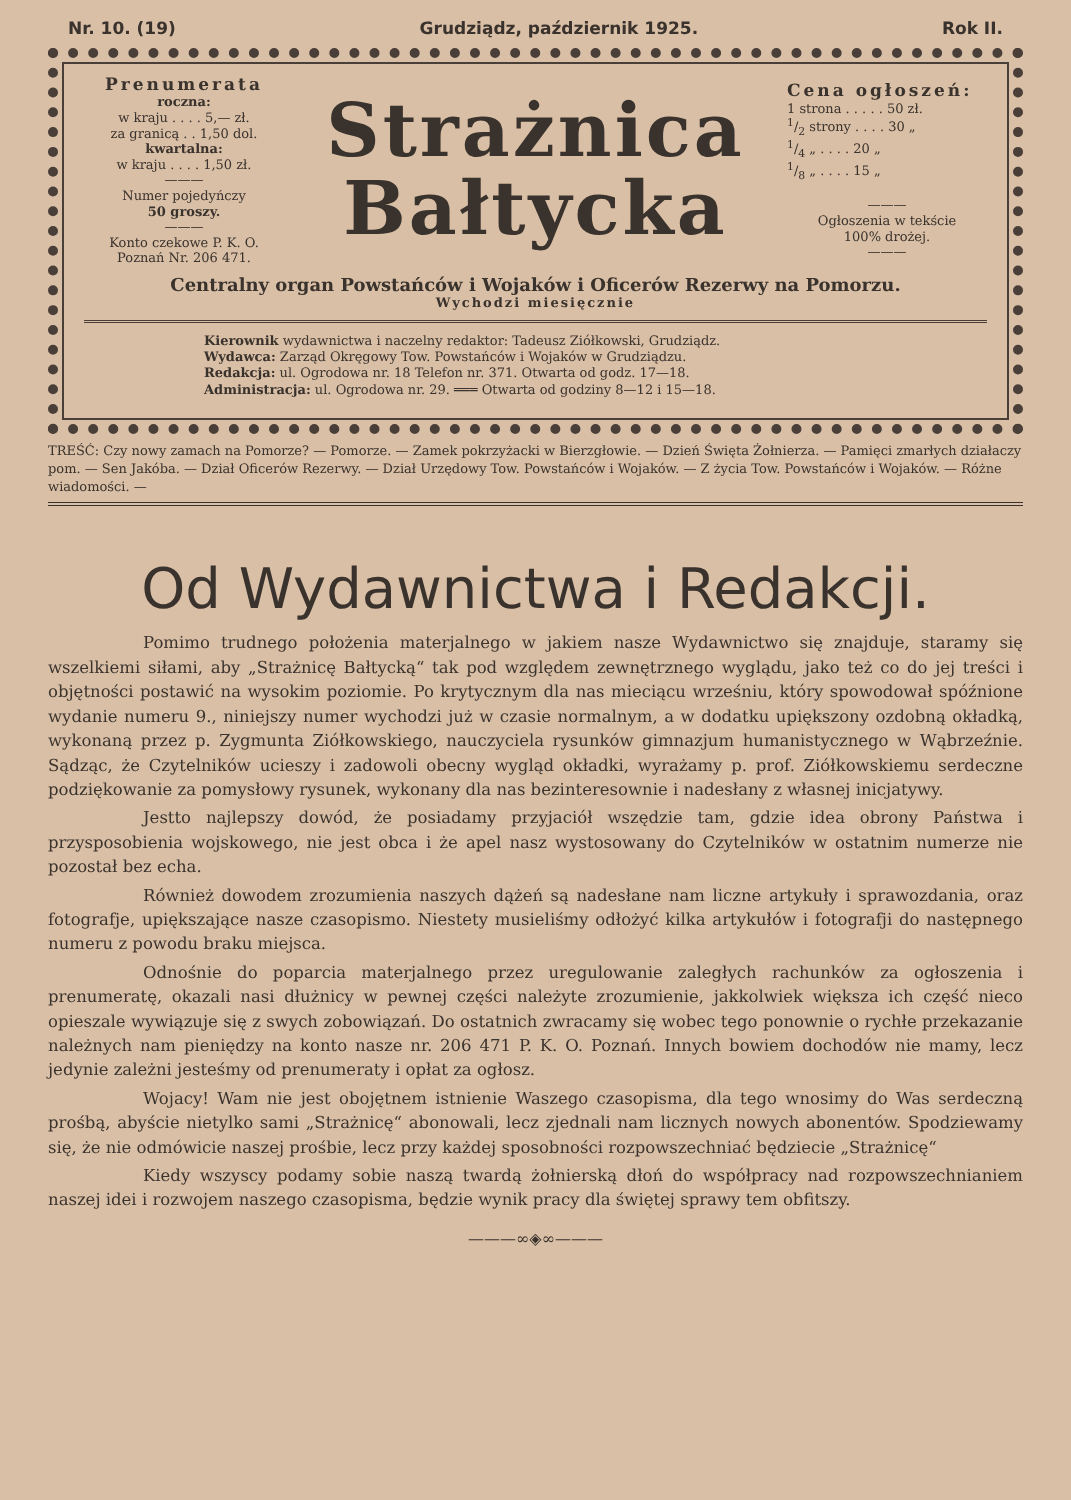Nr. 10. (19) Grudziądz, październik 1925. Rok II.
Prenumerata
roczna:
w kraju . . . . 5,— zł.
za granicą . . 1,50 dol.
kwartalna:
w kraju . . . . 1,50 zł.
———
Numer pojedyńczy
50 groszy.
———
Konto czekowe P. K. O.
Poznań Nr. 206 471.
Strażnica
Bałtycka
Cena ogłoszeń:
1 strona . . . . . 50 zł.
1/2 strony . . . . 30 „
1/4 „ . . . . 20 „
1/8 „ . . . . 15 „
———
Ogłoszenia w tekście
100% drożej.
———
Centralny organ Powstańców i Wojaków i Oficerów Rezerwy na Pomorzu.
Wychodzi miesięcznie
Kierownik wydawnictwa i naczelny redaktor: Tadeusz Ziółkowski, Grudziądz.
Wydawca: Zarząd Okręgowy Tow. Powstańców i Wojaków w Grudziądzu.
Redakcja: ul. Ogrodowa nr. 18 Telefon nr. 371. Otwarta od godz. 17—18.
Administracja: ul. Ogrodowa nr. 29. ═══ Otwarta od godziny 8—12 i 15—18.
TREŚĆ: Czy nowy zamach na Pomorze? — Pomorze. — Zamek pokrzyżacki w Bierzgłowie. — Dzień Święta Żołnierza. — Pamięci zmarłych działaczy pom. — Sen Jakóba. — Dział Oficerów Rezerwy. — Dział Urzędowy Tow. Powstańców i Wojaków. — Z życia Tow. Powstańców i Wojaków. — Różne wiadomości. —
Od Wydawnictwa i Redakcji.
Pomimo trudnego położenia materjalnego w jakiem nasze Wydawnictwo się znajduje, staramy się wszelkiemi siłami, aby „Strażnicę Bałtycką“ tak pod względem zewnętrznego wyglądu, jako też co do jej treści i objętności postawić na wysokim poziomie. Po krytycznym dla nas mieciącu wrześniu, który spowodował spóźnione wydanie numeru 9., niniejszy numer wychodzi już w czasie normalnym, a w dodatku upiększony ozdobną okładką, wykonaną przez p. Zygmunta Ziółkowskiego, nauczyciela rysunków gimnazjum humanistycznego w Wąbrzeźnie. Sądząc, że Czytelników ucieszy i zadowoli obecny wygląd okładki, wyrażamy p. prof. Ziółkowskiemu serdeczne podziękowanie za pomysłowy rysunek, wykonany dla nas bezinteresownie i nadesłany z własnej inicjatywy.
Jestto najlepszy dowód, że posiadamy przyjaciół wszędzie tam, gdzie idea obrony Państwa i przysposobienia wojskowego, nie jest obca i że apel nasz wystosowany do Czytelników w ostatnim numerze nie pozostał bez echa.
Również dowodem zrozumienia naszych dążeń są nadesłane nam liczne artykuły i sprawozdania, oraz fotografje, upiększające nasze czasopismo. Niestety musieliśmy odłożyć kilka artykułów i fotografji do następnego numeru z powodu braku miejsca.
Odnośnie do poparcia materjalnego przez uregulowanie zaległych rachunków za ogłoszenia i prenumeratę, okazali nasi dłużnicy w pewnej części należyte zrozumienie, jakkolwiek większa ich część nieco opieszale wywiązuje się z swych zobowiązań. Do ostatnich zwracamy się wobec tego ponownie o rychłe przekazanie należnych nam pieniędzy na konto nasze nr. 206 471 P. K. O. Poznań. Innych bowiem dochodów nie mamy, lecz jedynie zależni jesteśmy od prenumeraty i opłat za ogłosz.
Wojacy! Wam nie jest obojętnem istnienie Waszego czasopisma, dla tego wnosimy do Was serdeczną prośbą, abyście nietylko sami „Strażnicę“ abonowali, lecz zjednali nam licznych nowych abonentów. Spodziewamy się, że nie odmówicie naszej prośbie, lecz przy każdej sposobności rozpowszechniać będziecie „Strażnicę“
Kiedy wszyscy podamy sobie naszą twardą żołnierską dłoń do współpracy nad rozpowszechnianiem naszej idei i rozwojem naszego czasopisma, będzie wynik pracy dla świętej sprawy tem obfitszy.
———∞◈∞———